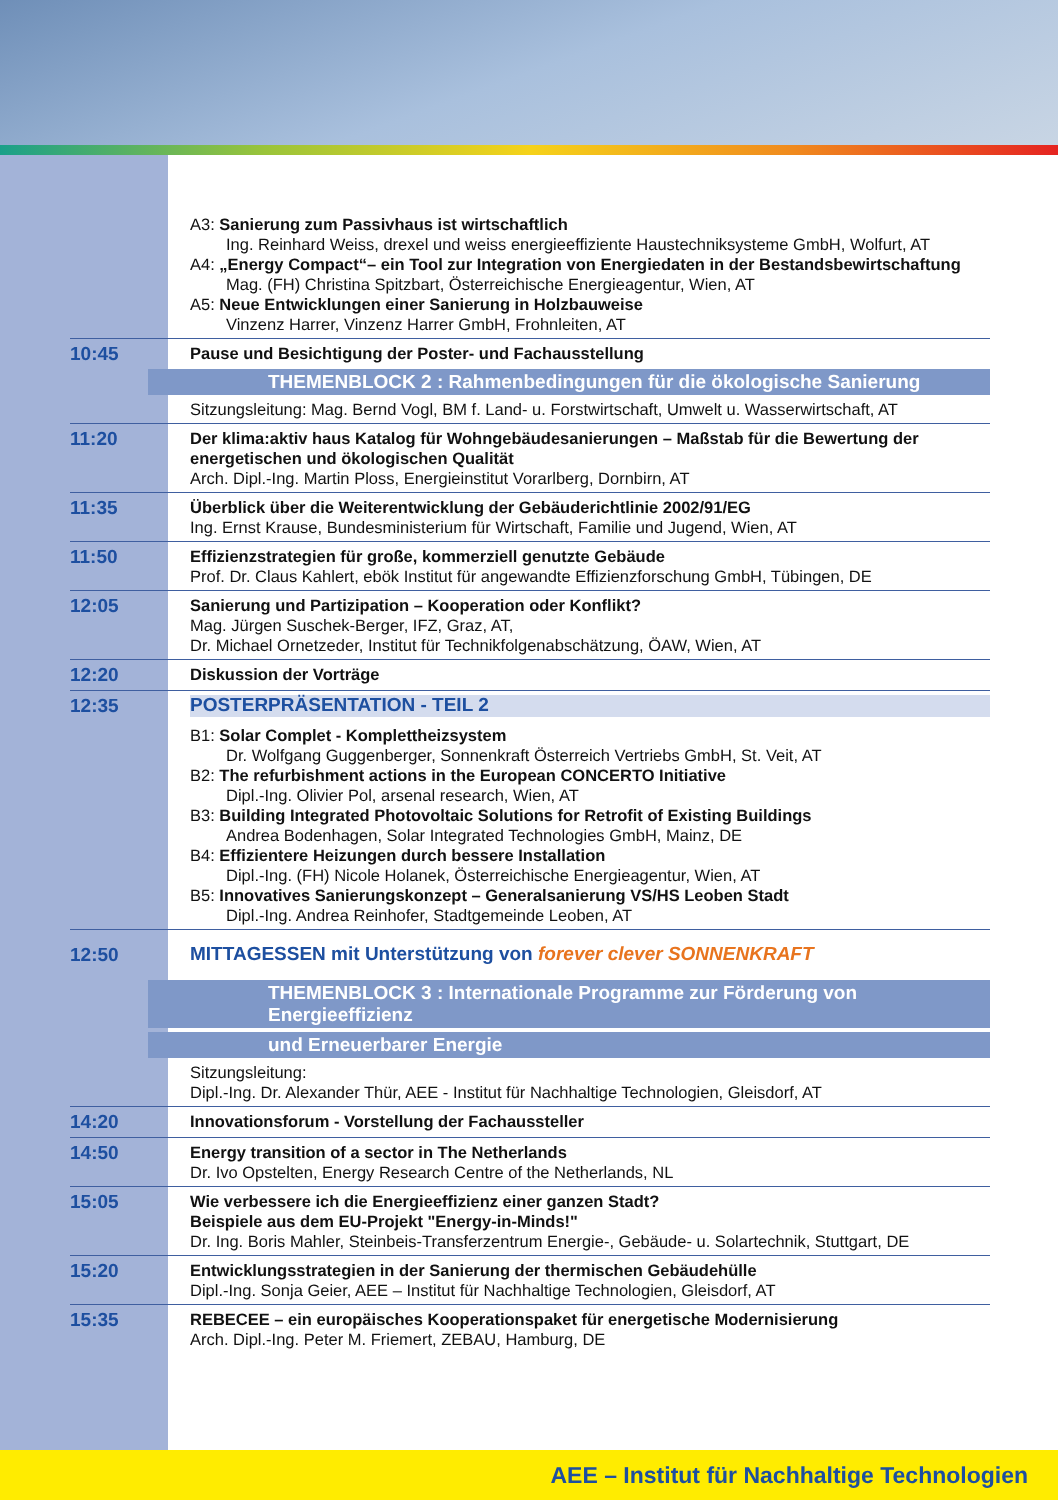A3: Sanierung zum Passivhaus ist wirtschaftlich
Ing. Reinhard Weiss, drexel und weiss energieeffiziente Haustechniksysteme GmbH, Wolfurt, AT
A4: „Energy Compact“– ein Tool zur Integration von Energiedaten in der Bestandsbewirtschaftung
Mag. (FH) Christina Spitzbart, Österreichische Energieagentur, Wien, AT
A5: Neue Entwicklungen einer Sanierung in Holzbauweise
Vinzenz Harrer, Vinzenz Harrer GmbH, Frohnleiten, AT
10:45
Pause und Besichtigung der Poster- und Fachausstellung
THEMENBLOCK 2 : Rahmenbedingungen für die ökologische Sanierung
Sitzungsleitung: Mag. Bernd Vogl, BM f. Land- u. Forstwirtschaft, Umwelt u. Wasserwirtschaft, AT
11:20
Der klima:aktiv haus Katalog für Wohngebäudesanierungen – Maßstab für die Bewertung der energetischen und ökologischen Qualität
Arch. Dipl.-Ing. Martin Ploss, Energieinstitut Vorarlberg, Dornbirn, AT
11:35
Überblick über die Weiterentwicklung der Gebäuderichtlinie 2002/91/EG
Ing. Ernst Krause, Bundesministerium für Wirtschaft, Familie und Jugend, Wien, AT
11:50
Effizienzstrategien für große, kommerziell genutzte Gebäude
Prof. Dr. Claus Kahlert, ebök Institut für angewandte Effizienzforschung GmbH, Tübingen, DE
12:05
Sanierung und Partizipation – Kooperation oder Konflikt?
Mag. Jürgen Suschek-Berger, IFZ, Graz, AT,
Dr. Michael Ornetzeder, Institut für Technikfolgenabschätzung, ÖAW, Wien, AT
12:20
Diskussion der Vorträge
12:35
POSTERPRÄSENTATION - TEIL 2
B1: Solar Complet - Komplettheizsystem
Dr. Wolfgang Guggenberger, Sonnenkraft Österreich Vertriebs GmbH, St. Veit, AT
B2: The refurbishment actions in the European CONCERTO Initiative
Dipl.-Ing. Olivier Pol, arsenal research, Wien, AT
B3: Building Integrated Photovoltaic Solutions for Retrofit of Existing Buildings
Andrea Bodenhagen, Solar Integrated Technologies GmbH, Mainz, DE
B4: Effizientere Heizungen durch bessere Installation
Dipl.-Ing. (FH) Nicole Holanek, Österreichische Energieagentur, Wien, AT
B5: Innovatives Sanierungskonzept – Generalsanierung VS/HS Leoben Stadt
Dipl.-Ing. Andrea Reinhofer, Stadtgemeinde Leoben, AT
12:50
MITTAGESSEN mit Unterstützung von forever clever SONNENKRAFT
THEMENBLOCK 3 : Internationale Programme zur Förderung von Energieeffizienz
und Erneuerbarer Energie
Sitzungsleitung:
Dipl.-Ing. Dr. Alexander Thür, AEE - Institut für Nachhaltige Technologien, Gleisdorf, AT
14:20
Innovationsforum - Vorstellung der Fachaussteller
14:50
Energy transition of a sector in The Netherlands
Dr. Ivo Opstelten, Energy Research Centre of the Netherlands, NL
15:05
Wie verbessere ich die Energieeffizienz einer ganzen Stadt?
Beispiele aus dem EU-Projekt "Energy-in-Minds!"
Dr. Ing. Boris Mahler, Steinbeis-Transferzentrum Energie-, Gebäude- u. Solartechnik, Stuttgart, DE
15:20
Entwicklungsstrategien in der Sanierung der thermischen Gebäudehülle
Dipl.-Ing. Sonja Geier, AEE – Institut für Nachhaltige Technologien, Gleisdorf, AT
15:35
REBECEE – ein europäisches Kooperationspaket für energetische Modernisierung
Arch. Dipl.-Ing. Peter M. Friemert, ZEBAU, Hamburg, DE
AEE – Institut für Nachhaltige Technologien